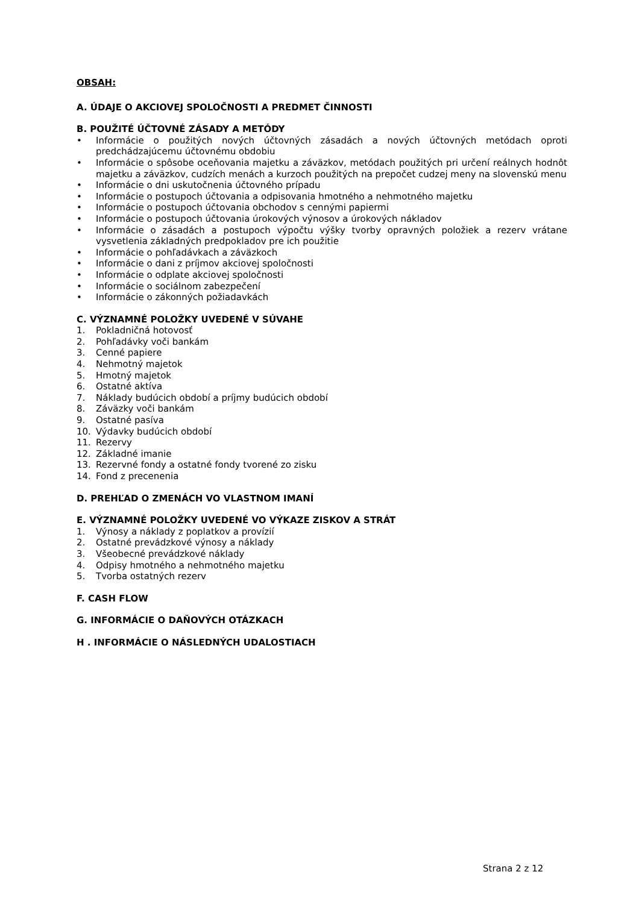OBSAH:
A. ÚDAJE O AKCIOVEJ SPOLOČNOSTI A PREDMET ČINNOSTI
B. POUŽITÉ ÚČTOVNÉ ZÁSADY A METÓDY
• Informácie o použitých nových účtovných zásadách a nových účtovných metódach oproti predchádzajúcemu účtovnému obdobiu
• Informácie o spôsobe oceňovania majetku a záväzkov, metódach použitých pri určení reálnych hodnôt majetku a záväzkov, cudzích menách a kurzoch použitých na prepočet cudzej meny na slovenskú menu
• Informácie o dni uskutočnenia účtovného prípadu
• Informácie o postupoch účtovania a odpisovania hmotného a nehmotného majetku
• Informácie o postupoch účtovania obchodov s cennými papiermi
• Informácie o postupoch účtovania úrokových výnosov a úrokových nákladov
• Informácie o zásadách a postupoch výpočtu výšky tvorby opravných položiek a rezerv vrátane vysvetlenia základných predpokladov pre ich použitie
• Informácie o pohľadávkach a záväzkoch
• Informácie o dani z príjmov akciovej spoločnosti
• Informácie o odplate akciovej spoločnosti
• Informácie o sociálnom zabezpečení
• Informácie o zákonných požiadavkách
C. VÝZNAMNÉ POLOŽKY UVEDENÉ V SÚVAHE
1. Pokladničná hotovosť
2. Pohľadávky voči bankám
3. Cenné papiere
4. Nehmotný majetok
5. Hmotný majetok
6. Ostatné aktíva
7. Náklady budúcich období a príjmy budúcich období
8. Záväzky voči bankám
9. Ostatné pasíva
10. Výdavky budúcich období
11. Rezervy
12. Základné imanie
13. Rezervné fondy a ostatné fondy tvorené zo zisku
14. Fond z precenenia
D. PREHĽAD O ZMENÁCH VO VLASTNOM IMANÍ
E. VÝZNAMNÉ POLOŽKY UVEDENÉ VO VÝKAZE ZISKOV A STRÁT
1. Výnosy a náklady z poplatkov a provízií
2. Ostatné prevádzkové výnosy a náklady
3. Všeobecné prevádzkové náklady
4. Odpisy hmotného a nehmotného majetku
5. Tvorba ostatných rezerv
F. CASH FLOW
G. INFORMÁCIE O DAŇOVÝCH OTÁZKACH
H . INFORMÁCIE O NÁSLEDNÝCH UDALOSTIACH
Strana 2 z 12